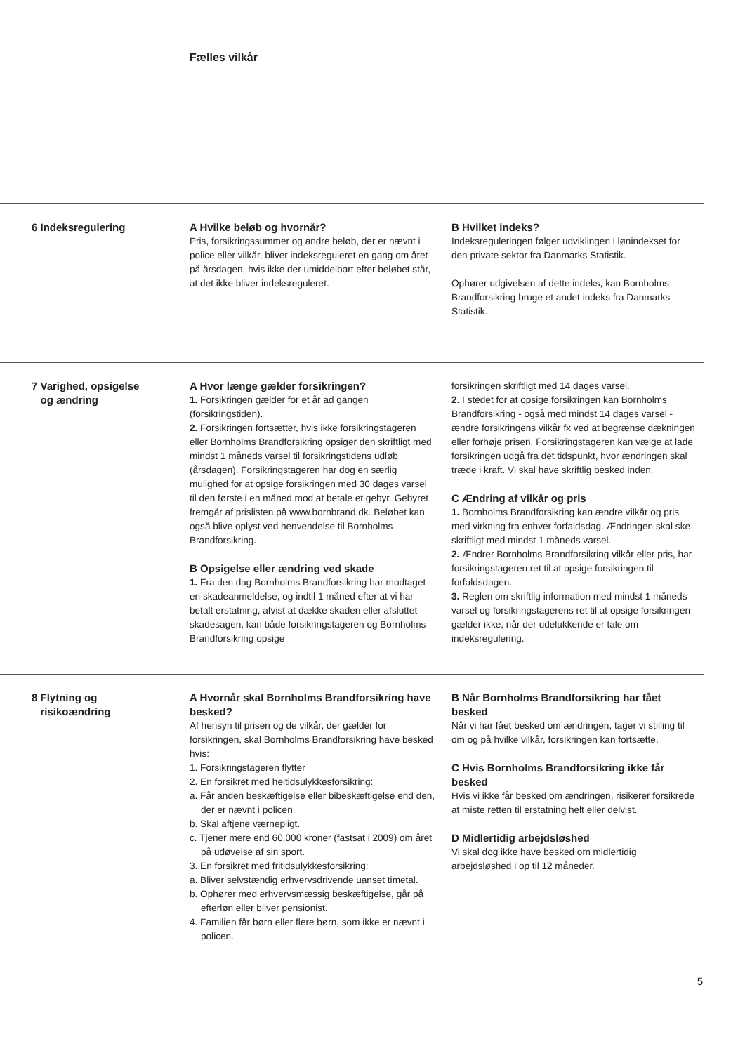Fælles vilkår
6 Indeksregulering A Hvilke beløb og hvornår?
Pris, forsikringssummer og andre beløb, der er nævnt i police eller vilkår, bliver indeksreguleret en gang om året på årsdagen, hvis ikke der umiddelbart efter beløbet står, at det ikke bliver indeksreguleret.
B Hvilket indeks?
Indeksreguleringen følger udviklingen i lønindekset for den private sektor fra Danmarks Statistik.
Ophører udgivelsen af dette indeks, kan Bornholms Brandforsikring bruge et andet indeks fra Danmarks Statistik.
7 Varighed, opsigelse
og ændring
A Hvor længe gælder forsikringen?
1. Forsikringen gælder for et år ad gangen (forsikringstiden).
2. Forsikringen fortsætter, hvis ikke forsikringstageren eller Bornholms Brandforsikring opsiger den skriftligt med mindst 1 måneds varsel til forsikringstidens udløb (årsdagen). Forsikringstageren har dog en særlig mulighed for at opsige forsikringen med 30 dages varsel til den første i en måned mod at betale et gebyr. Gebyret fremgår af prislisten på www.bornbrand.dk. Beløbet kan også blive oplyst ved henvendelse til Bornholms Brandforsikring.
B Opsigelse eller ændring ved skade
1. Fra den dag Bornholms Brandforsikring har modtaget en skadeanmeldelse, og indtil 1 måned efter at vi har betalt erstatning, afvist at dække skaden eller afsluttet skadesagen, kan både forsikringstageren og Bornholms Brandforsikring opsige
forsikringen skriftligt med 14 dages varsel.
2. I stedet for at opsige forsikringen kan Bornholms Brandforsikring - også med mindst 14 dages varsel - ændre forsikringens vilkår fx ved at begrænse dækningen eller forhøje prisen. Forsikringstageren kan vælge at lade forsikringen udgå fra det tidspunkt, hvor ændringen skal træde i kraft. Vi skal have skriftlig besked inden.
C Ændring af vilkår og pris
1. Bornholms Brandforsikring kan ændre vilkår og pris med virkning fra enhver forfaldsdag. Ændringen skal ske skriftligt med mindst 1 måneds varsel.
2. Ændrer Bornholms Brandforsikring vilkår eller pris, har forsikringstageren ret til at opsige forsikringen til forfaldsdagen.
3. Reglen om skriftlig information med mindst 1 måneds varsel og forsikringstagerens ret til at opsige forsikringen gælder ikke, når der udelukkende er tale om indeksregulering.
8 Flytning og
risikoændring
A Hvornår skal Bornholms Brandforsikring have besked?
Af hensyn til prisen og de vilkår, der gælder for forsikringen, skal Bornholms Brandforsikring have besked hvis:
1. Forsikringstageren flytter
2. En forsikret med heltidsulykkesforsikring:
a. Får anden beskæftigelse eller bibeskæftigelse end den, der er nævnt i policen.
b. Skal aftjene værnepligt.
c. Tjener mere end 60.000 kroner (fastsat i 2009) om året på udøvelse af sin sport.
3. En forsikret med fritidsulykkesforsikring:
a. Bliver selvstændig erhvervsdrivende uanset timetal.
b. Ophører med erhvervsmæssig beskæftigelse, går på efterløn eller bliver pensionist.
4. Familien får børn eller flere børn, som ikke er nævnt i policen.
B Når Bornholms Brandforsikring har fået besked
Når vi har fået besked om ændringen, tager vi stilling til om og på hvilke vilkår, forsikringen kan fortsætte.
C Hvis Bornholms Brandforsikring ikke får besked
Hvis vi ikke får besked om ændringen, risikerer forsikrede at miste retten til erstatning helt eller delvist.
D Midlertidig arbejdsløshed
Vi skal dog ikke have besked om midlertidig arbejdsløshed i op til 12 måneder.
5